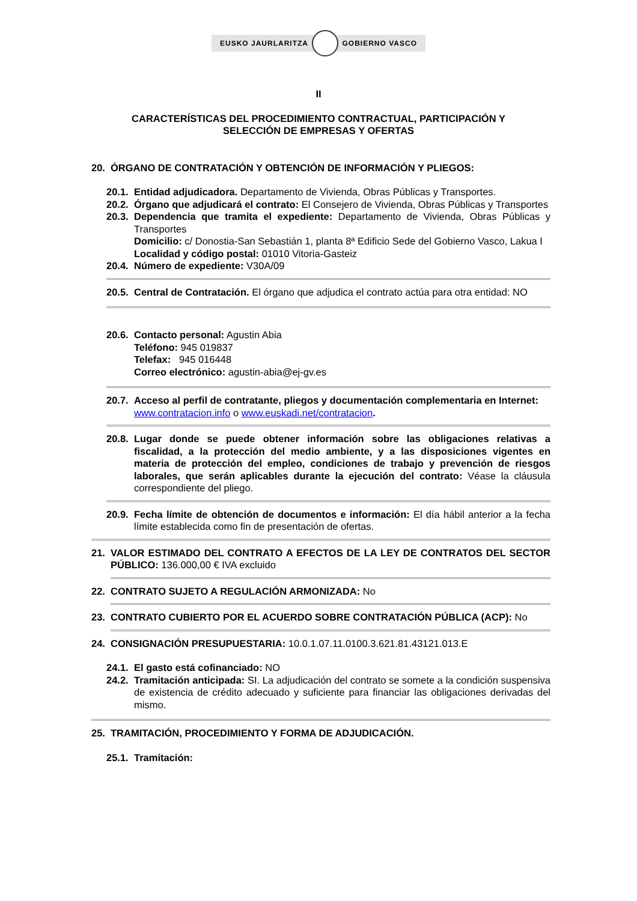EUSKO JAURLARITZA GOBIERNO VASCO
II
CARACTERÍSTICAS DEL PROCEDIMIENTO CONTRACTUAL, PARTICIPACIÓN Y
SELECCIÓN DE EMPRESAS Y OFERTAS
20. ÓRGANO DE CONTRATACIÓN Y OBTENCIÓN DE INFORMACIÓN Y PLIEGOS:
20.1.
Entidad adjudicadora. Departamento de Vivienda, Obras Públicas y Transportes.
20.2.
Órgano que adjudicará el contrato: El Consejero de Vivienda, Obras Públicas y Transportes
20.3.
Dependencia que tramita el expediente: Departamento de Vivienda, Obras Públicas y Transportes
Domicilio: c/ Donostia-San Sebastián 1, planta 8ª Edificio Sede del Gobierno Vasco, Lakua I
Localidad y código postal: 01010 Vitoria-Gasteiz
20.4.
Número de expediente: V30A/09
20.5.
Central de Contratación. El órgano que adjudica el contrato actúa para otra entidad: NO
20.6.
Contacto personal: Agustin Abia
Teléfono: 945 019837
Telefax: 945 016448
Correo electrónico: agustin-abia@ej-gv.es
20.7.
Acceso al perfil de contratante, pliegos y documentación complementaria en Internet:
www.contratacion.info o www.euskadi.net/contratacion.
20.8.
Lugar donde se puede obtener información sobre las obligaciones relativas a fiscalidad, a la protección del medio ambiente, y a las disposiciones vigentes en materia de protección del empleo, condiciones de trabajo y prevención de riesgos laborales, que serán aplicables durante la ejecución del contrato: Véase la cláusula correspondiente del pliego.
20.9.
Fecha límite de obtención de documentos e información: El día hábil anterior a la fecha límite establecida como fin de presentación de ofertas.
21. VALOR ESTIMADO DEL CONTRATO A EFECTOS DE LA LEY DE CONTRATOS DEL SECTOR PÚBLICO: 136.000,00 € IVA excluido
22. CONTRATO SUJETO A REGULACIÓN ARMONIZADA: No
23. CONTRATO CUBIERTO POR EL ACUERDO SOBRE CONTRATACIÓN PÚBLICA (ACP): No
24. CONSIGNACIÓN PRESUPUESTARIA: 10.0.1.07.11.0100.3.621.81.43121.013.E
24.1.
El gasto está cofinanciado: NO
24.2.
Tramitación anticipada: SI. La adjudicación del contrato se somete a la condición suspensiva de existencia de crédito adecuado y suficiente para financiar las obligaciones derivadas del mismo.
25. TRAMITACIÓN, PROCEDIMIENTO Y FORMA DE ADJUDICACIÓN.
25.1. Tramitación: